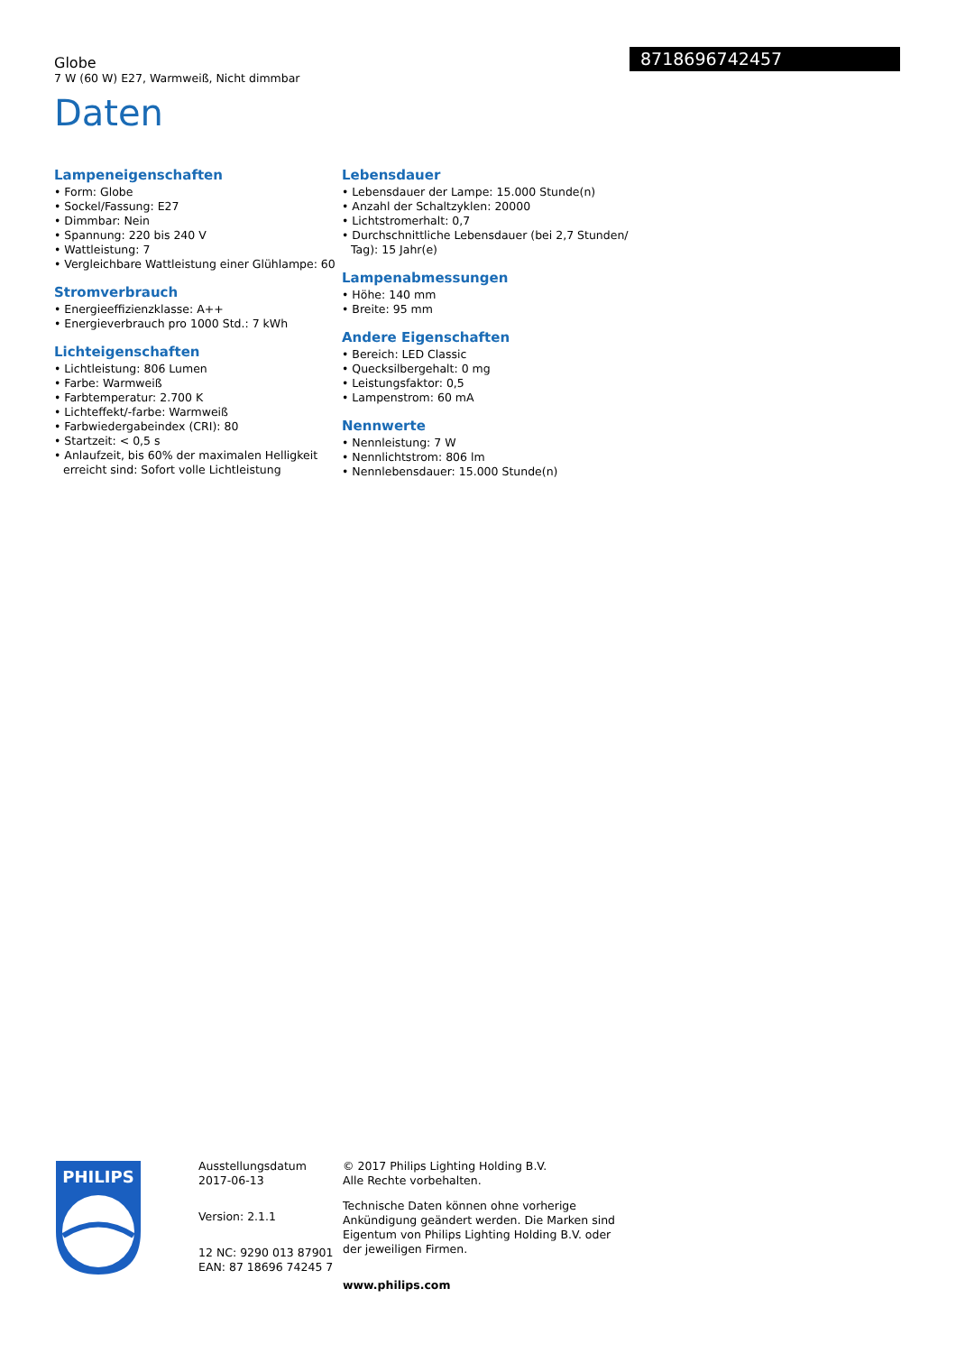8718696742457
Globe
7 W (60 W) E27, Warmweiß, Nicht dimmbar
Daten
Lampeneigenschaften
• Form: Globe
• Sockel/Fassung: E27
• Dimmbar: Nein
• Spannung: 220 bis 240 V
• Wattleistung: 7
• Vergleichbare Wattleistung einer Glühlampe: 60
Stromverbrauch
• Energieeffizienzklasse: A++
• Energieverbrauch pro 1000 Std.: 7 kWh
Lichteigenschaften
• Lichtleistung: 806 Lumen
• Farbe: Warmweiß
• Farbtemperatur: 2.700 K
• Lichteffekt/-farbe: Warmweiß
• Farbwiedergabeindex (CRI): 80
• Startzeit: < 0,5 s
• Anlaufzeit, bis 60% der maximalen Helligkeit erreicht sind: Sofort volle Lichtleistung
Lebensdauer
• Lebensdauer der Lampe: 15.000 Stunde(n)
• Anzahl der Schaltzyklen: 20000
• Lichtstromerhalt: 0,7
• Durchschnittliche Lebensdauer (bei 2,7 Stunden/ Tag): 15 Jahr(e)
Lampenabmessungen
• Höhe: 140 mm
• Breite: 95 mm
Andere Eigenschaften
• Bereich: LED Classic
• Quecksilbergehalt: 0 mg
• Leistungsfaktor: 0,5
• Lampenstrom: 60 mA
Nennwerte
• Nennleistung: 7 W
• Nennlichtstrom: 806 lm
• Nennlebensdauer: 15.000 Stunde(n)
PHILIPS
Ausstellungsdatum
2017-06-13
Version: 2.1.1
12 NC: 9290 013 87901
EAN: 87 18696 74245 7
© 2017 Philips Lighting Holding B.V.
Alle Rechte vorbehalten.
Technische Daten können ohne vorherige Ankündigung geändert werden. Die Marken sind Eigentum von Philips Lighting Holding B.V. oder der jeweiligen Firmen.
www.philips.com